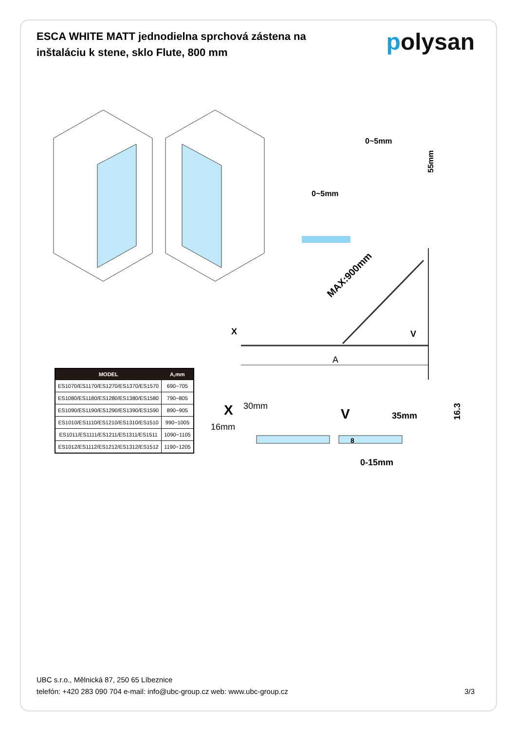ESCA WHITE MATT jednodielna sprchová zástena na inštaláciu k stene, sklo Flute, 800 mm
polysan
MAX:900mm
X
V
A
0~5mm
0~5mm
55mm
X
30mm
16mm
V
35mm
0-15mm
8
16.3
| MODEL | A,mm |
| --- | --- |
| ES1070/ES1170/ES1270/ES1370/ES1570 | 690~705 |
| ES1080/ES1180/ES1280/ES1380/ES1580 | 790~805 |
| ES1090/ES1190/ES1290/ES1390/ES1590 | 890~905 |
| ES1010/ES1110/ES1210/ES1310/ES1510 | 990~1005 |
| ES1011/ES1111/ES1211/ES1311/ES1511 | 1090~1105 |
| ES1012/ES1112/ES1212/ES1312/ES1512 | 1190~1205 |
UBC s.r.o., Mělnická 87, 250 65 Líbeznice
telefón: +420 283 090 704 e-mail: info@ubc-group.cz web: www.ubc-group.cz 3/3